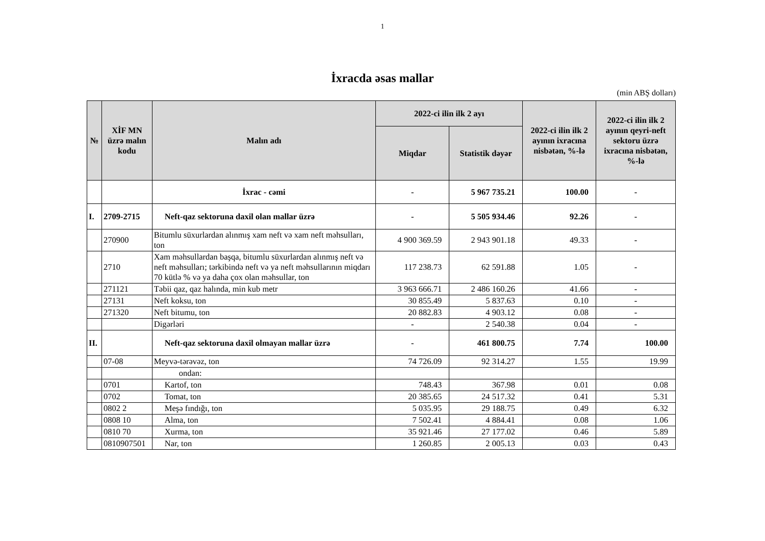1
İxracda əsas mallar
(min ABŞ dolları)
| № | XİF MN üzrə malın kodu | Malın adı | 2022-ci ilin ilk 2 ayı | | 2022-ci ilin ilk 2 ayının ixracına nisbətən, %-lə | 2022-ci ilin ilk 2 ayının qeyri-neft sektoru üzrə ixracına nisbətən, %-lə |
| --- | --- | --- | --- | --- | --- | --- |
| | | | Miqdar | Statistik dəyər | | |
| | | İxrac - cəmi | - | 5 967 735.21 | 100.00 | - |
| I. | 2709-2715 | Neft-qaz sektoruna daxil olan mallar üzrə | - | 5 505 934.46 | 92.26 | - |
| | 270900 | Bitumlu süxurlardan alınmış xam neft və xam neft məhsulları, ton | 4 900 369.59 | 2 943 901.18 | 49.33 | - |
| | 2710 | Xam məhsullardan başqa, bitumlu süxurlardan alınmış neft və neft məhsulları; tərkibində neft və ya neft məhsullarının miqdarı 70 kütlə % və ya daha çox olan məhsullar, ton | 117 238.73 | 62 591.88 | 1.05 | - |
| | 271121 | Təbii qaz, qaz halında, min kub metr | 3 963 666.71 | 2 486 160.26 | 41.66 | - |
| | 27131 | Neft koksu, ton | 30 855.49 | 5 837.63 | 0.10 | - |
| | 271320 | Neft bitumu, ton | 20 882.83 | 4 903.12 | 0.08 | - |
| | | Digərləri | - | 2 540.38 | 0.04 | - |
| II. | | Neft-qaz sektoruna daxil olmayan mallar üzrə | - | 461 800.75 | 7.74 | 100.00 |
| | 07-08 | Meyvə-tərəvəz, ton | 74 726.09 | 92 314.27 | 1.55 | 19.99 |
| | | ondan: | | | | |
| | 0701 | Kartof, ton | 748.43 | 367.98 | 0.01 | 0.08 |
| | 0702 | Tomat, ton | 20 385.65 | 24 517.32 | 0.41 | 5.31 |
| | 0802 2 | Meşə fındığı, ton | 5 035.95 | 29 188.75 | 0.49 | 6.32 |
| | 0808 10 | Alma, ton | 7 502.41 | 4 884.41 | 0.08 | 1.06 |
| | 0810 70 | Xurma, ton | 35 921.46 | 27 177.02 | 0.46 | 5.89 |
| | 0810907501 | Nar, ton | 1 260.85 | 2 005.13 | 0.03 | 0.43 |